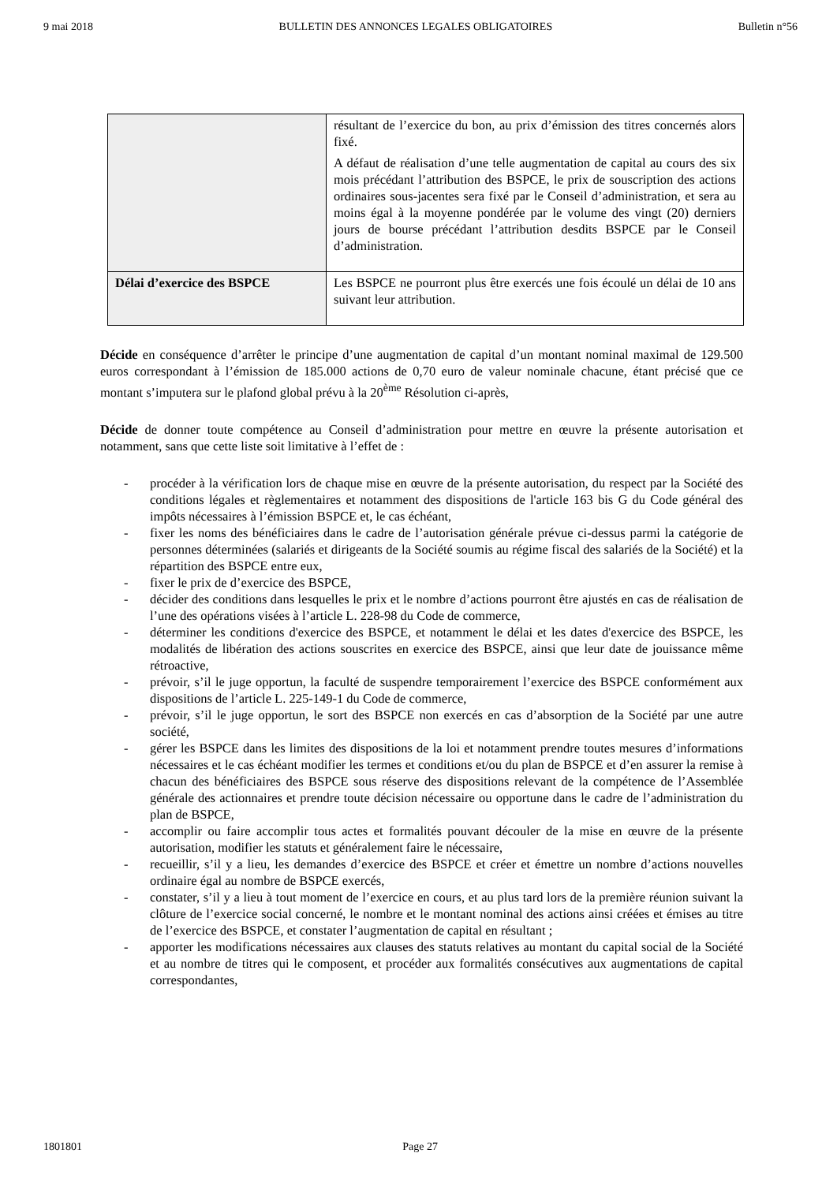9 mai 2018 BULLETIN DES ANNONCES LEGALES OBLIGATOIRES Bulletin n°56
| | résultant de l’exercice du bon, au prix d’émission des titres concernés alors fixé. A défaut de réalisation d’une telle augmentation de capital au cours des six mois précédant l’attribution des BSPCE, le prix de souscription des actions ordinaires sous-jacentes sera fixé par le Conseil d’administration, et sera au moins égal à la moyenne pondérée par le volume des vingt (20) derniers jours de bourse précédant l’attribution desdits BSPCE par le Conseil d’administration. |
| Délai d’exercice des BSPCE | Les BSPCE ne pourront plus être exercés une fois écoulé un délai de 10 ans suivant leur attribution. |
Décide en conséquence d’arrêter le principe d’une augmentation de capital d’un montant nominal maximal de 129.500 euros correspondant à l’émission de 185.000 actions de 0,70 euro de valeur nominale chacune, étant précisé que ce montant s’imputera sur le plafond global prévu à la 20<sup>ème</sup> Résolution ci-après,
Décide de donner toute compétence au Conseil d’administration pour mettre en œuvre la présente autorisation et notamment, sans que cette liste soit limitative à l’effet de :
- procéder à la vérification lors de chaque mise en œuvre de la présente autorisation, du respect par la Société des conditions légales et règlementaires et notamment des dispositions de l'article 163 bis G du Code général des impôts nécessaires à l’émission BSPCE et, le cas échéant,
- fixer les noms des bénéficiaires dans le cadre de l’autorisation générale prévue ci-dessus parmi la catégorie de personnes déterminées (salariés et dirigeants de la Société soumis au régime fiscal des salariés de la Société) et la répartition des BSPCE entre eux,
- fixer le prix de d’exercice des BSPCE,
- décider des conditions dans lesquelles le prix et le nombre d’actions pourront être ajustés en cas de réalisation de l’une des opérations visées à l’article L. 228-98 du Code de commerce,
- déterminer les conditions d'exercice des BSPCE, et notamment le délai et les dates d'exercice des BSPCE, les modalités de libération des actions souscrites en exercice des BSPCE, ainsi que leur date de jouissance même rétroactive,
- prévoir, s’il le juge opportun, la faculté de suspendre temporairement l’exercice des BSPCE conformément aux dispositions de l’article L. 225-149-1 du Code de commerce,
- prévoir, s’il le juge opportun, le sort des BSPCE non exercés en cas d’absorption de la Société par une autre société,
- gérer les BSPCE dans les limites des dispositions de la loi et notamment prendre toutes mesures d’informations nécessaires et le cas échéant modifier les termes et conditions et/ou du plan de BSPCE et d’en assurer la remise à chacun des bénéficiaires des BSPCE sous réserve des dispositions relevant de la compétence de l’Assemblée générale des actionnaires et prendre toute décision nécessaire ou opportune dans le cadre de l’administration du plan de BSPCE,
- accomplir ou faire accomplir tous actes et formalités pouvant découler de la mise en œuvre de la présente autorisation, modifier les statuts et généralement faire le nécessaire,
- recueillir, s’il y a lieu, les demandes d’exercice des BSPCE et créer et émettre un nombre d’actions nouvelles ordinaire égal au nombre de BSPCE exercés,
- constater, s’il y a lieu à tout moment de l’exercice en cours, et au plus tard lors de la première réunion suivant la clôture de l’exercice social concerné, le nombre et le montant nominal des actions ainsi créées et émises au titre de l’exercice des BSPCE, et constater l’augmentation de capital en résultant ;
- apporter les modifications nécessaires aux clauses des statuts relatives au montant du capital social de la Société et au nombre de titres qui le composent, et procéder aux formalités consécutives aux augmentations de capital correspondantes,
1801801 Page 27